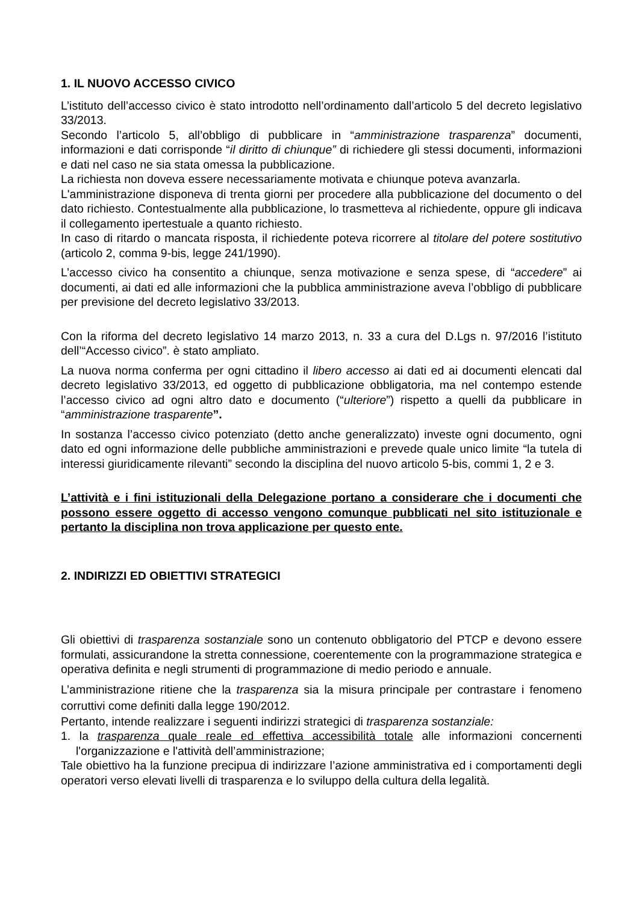1. IL NUOVO ACCESSO CIVICO
L’istituto dell’accesso civico è stato introdotto nell’ordinamento dall’articolo 5 del decreto legislativo 33/2013.
Secondo l’articolo 5, all’obbligo di pubblicare in “amministrazione trasparenza” documenti, informazioni e dati corrisponde “il diritto di chiunque” di richiedere gli stessi documenti, informazioni e dati nel caso ne sia stata omessa la pubblicazione.
La richiesta non doveva essere necessariamente motivata e chiunque poteva avanzarla.
L'amministrazione disponeva di trenta giorni per procedere alla pubblicazione del documento o del dato richiesto. Contestualmente alla pubblicazione, lo trasmetteva al richiedente, oppure gli indicava il collegamento ipertestuale a quanto richiesto.
In caso di ritardo o mancata risposta, il richiedente poteva ricorrere al titolare del potere sostitutivo (articolo 2, comma 9-bis, legge 241/1990).
L’accesso civico ha consentito a chiunque, senza motivazione e senza spese, di “accedere” ai documenti, ai dati ed alle informazioni che la pubblica amministrazione aveva l’obbligo di pubblicare per previsione del decreto legislativo 33/2013.
Con la riforma del decreto legislativo 14 marzo 2013, n. 33 a cura del D.Lgs n. 97/2016 l’istituto dell’“Accesso civico”. è stato ampliato.
La nuova norma conferma per ogni cittadino il libero accesso ai dati ed ai documenti elencati dal decreto legislativo 33/2013, ed oggetto di pubblicazione obbligatoria, ma nel contempo estende l’accesso civico ad ogni altro dato e documento (“ulteriore”) rispetto a quelli da pubblicare in “amministrazione trasparente”.
In sostanza l’accesso civico potenziato (detto anche generalizzato) investe ogni documento, ogni dato ed ogni informazione delle pubbliche amministrazioni e prevede quale unico limite “la tutela di interessi giuridicamente rilevanti” secondo la disciplina del nuovo articolo 5-bis, commi 1, 2 e 3.
L’attività e i fini istituzionali della Delegazione portano a considerare che i documenti che possono essere oggetto di accesso vengono comunque pubblicati nel sito istituzionale e pertanto la disciplina non trova applicazione per questo ente.
2. INDIRIZZI ED OBIETTIVI STRATEGICI
Gli obiettivi di trasparenza sostanziale sono un contenuto obbligatorio del PTCP e devono essere formulati, assicurandone la stretta connessione, coerentemente con la programmazione strategica e operativa definita e negli strumenti di programmazione di medio periodo e annuale.
L’amministrazione ritiene che la trasparenza sia la misura principale per contrastare i fenomeno corruttivi come definiti dalla legge 190/2012.
Pertanto, intende realizzare i seguenti indirizzi strategici di trasparenza sostanziale:
1. la trasparenza quale reale ed effettiva accessibilità totale alle informazioni concernenti l'organizzazione e l'attività dell’amministrazione;
Tale obiettivo ha la funzione precipua di indirizzare l’azione amministrativa ed i comportamenti degli operatori verso elevati livelli di trasparenza e lo sviluppo della cultura della legalità.